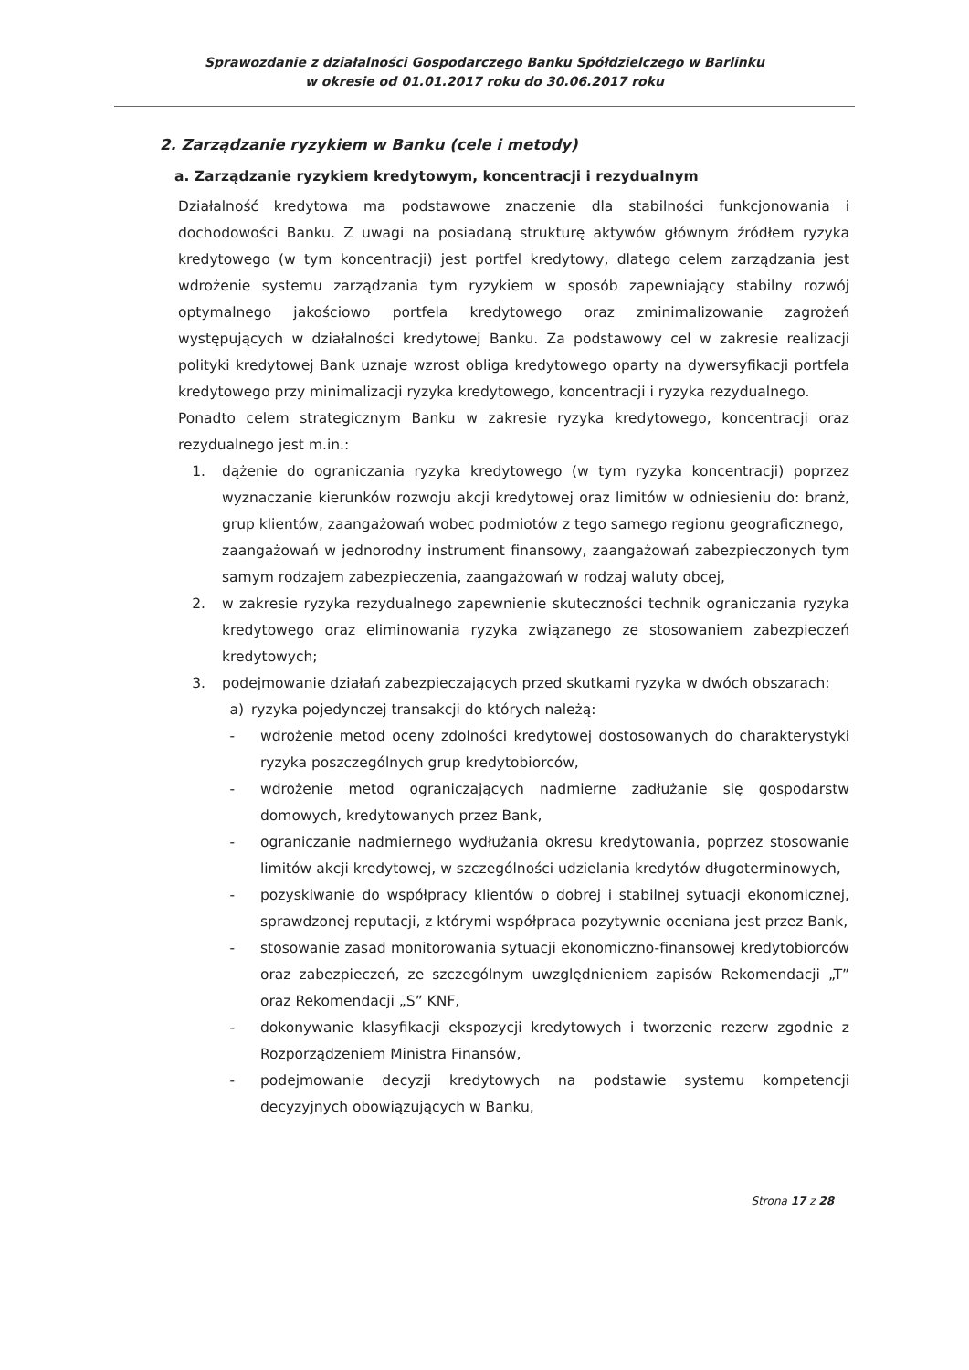Sprawozdanie z działalności Gospodarczego Banku Spółdzielczego w Barlinku
w okresie od 01.01.2017 roku do 30.06.2017 roku
2. Zarządzanie ryzykiem w Banku (cele i metody)
a. Zarządzanie ryzykiem kredytowym, koncentracji i rezydualnym
Działalność kredytowa ma podstawowe znaczenie dla stabilności funkcjonowania i dochodowości Banku. Z uwagi na posiadaną strukturę aktywów głównym źródłem ryzyka kredytowego (w tym koncentracji) jest portfel kredytowy, dlatego celem zarządzania jest wdrożenie systemu zarządzania tym ryzykiem w sposób zapewniający stabilny rozwój optymalnego jakościowo portfela kredytowego oraz zminimalizowanie zagrożeń występujących w działalności kredytowej Banku. Za podstawowy cel w zakresie realizacji polityki kredytowej Bank uznaje wzrost obliga kredytowego oparty na dywersyfikacji portfela kredytowego przy minimalizacji ryzyka kredytowego, koncentracji i ryzyka rezydualnego.
Ponadto celem strategicznym Banku w zakresie ryzyka kredytowego, koncentracji oraz rezydualnego jest m.in.:
1. dążenie do ograniczania ryzyka kredytowego (w tym ryzyka koncentracji) poprzez wyznaczanie kierunków rozwoju akcji kredytowej oraz limitów w odniesieniu do: branż, grup klientów, zaangażowań wobec podmiotów z tego samego regionu geograficznego,
zaangażowań w jednorodny instrument finansowy, zaangażowań zabezpieczonych tym samym rodzajem zabezpieczenia, zaangażowań w rodzaj waluty obcej,
2. w zakresie ryzyka rezydualnego zapewnienie skuteczności technik ograniczania ryzyka kredytowego oraz eliminowania ryzyka związanego ze stosowaniem zabezpieczeń kredytowych;
3. podejmowanie działań zabezpieczających przed skutkami ryzyka w dwóch obszarach:
a) ryzyka pojedynczej transakcji do których należą:
- wdrożenie metod oceny zdolności kredytowej dostosowanych do charakterystyki ryzyka poszczególnych grup kredytobiorców,
- wdrożenie metod ograniczających nadmierne zadłużanie się gospodarstw domowych, kredytowanych przez Bank,
- ograniczanie nadmiernego wydłużania okresu kredytowania, poprzez stosowanie limitów akcji kredytowej, w szczególności udzielania kredytów długoterminowych,
- pozyskiwanie do współpracy klientów o dobrej i stabilnej sytuacji ekonomicznej, sprawdzonej reputacji, z którymi współpraca pozytywnie oceniana jest przez Bank,
- stosowanie zasad monitorowania sytuacji ekonomiczno-finansowej kredytobiorców oraz zabezpieczeń, ze szczególnym uwzględnieniem zapisów Rekomendacji „T” oraz Rekomendacji „S” KNF,
- dokonywanie klasyfikacji ekspozycji kredytowych i tworzenie rezerw zgodnie z Rozporządzeniem Ministra Finansów,
- podejmowanie decyzji kredytowych na podstawie systemu kompetencji decyzyjnych obowiązujących w Banku,
Strona 17 z 28